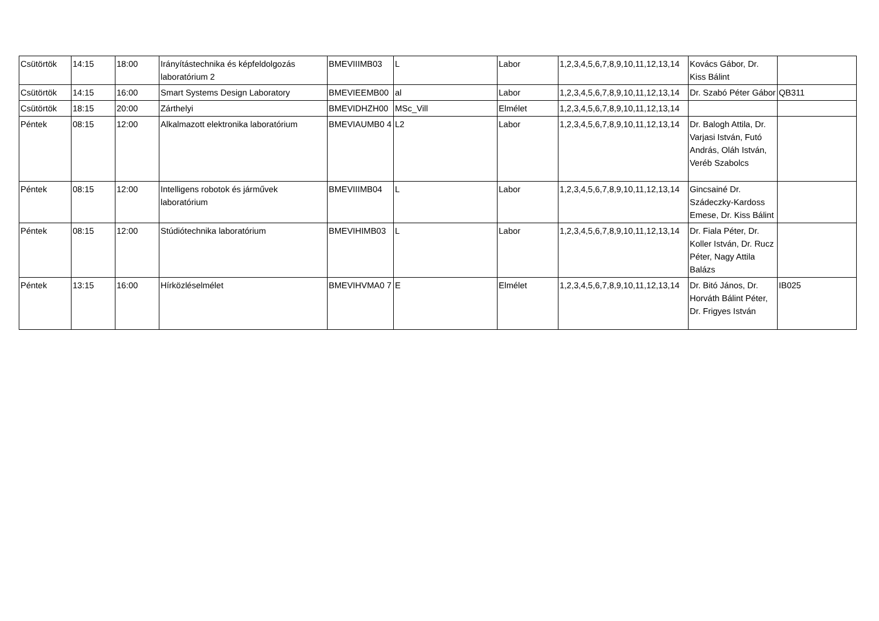| Csütörtök | 14:15 | 18:00 | Irányítástechnika és képfeldolgozás laboratórium 2 | BMEVIIIMB03 | L | Labor | 1,2,3,4,5,6,7,8,9,10,11,12,13,14 | Kovács Gábor, Dr. Kiss Bálint | |
| Csütörtök | 14:15 | 16:00 | Smart Systems Design Laboratory | BMEVIEEMB00 | al | Labor | 1,2,3,4,5,6,7,8,9,10,11,12,13,14 | Dr. Szabó Péter Gábor | QB311 |
| Csütörtök | 18:15 | 20:00 | Zárthelyi | BMEVIDHZH00 | MSc_Vill | Elmélet | 1,2,3,4,5,6,7,8,9,10,11,12,13,14 | | |
| Péntek | 08:15 | 12:00 | Alkalmazott elektronika laboratórium | BMEVIAUMB0 4 | L2 | Labor | 1,2,3,4,5,6,7,8,9,10,11,12,13,14 | Dr. Balogh Attila, Dr. Varjasi István, Futó András, Oláh István, Veréb Szabolcs | |
| Péntek | 08:15 | 12:00 | Intelligens robotok és járművek laboratórium | BMEVIIIMB04 | L | Labor | 1,2,3,4,5,6,7,8,9,10,11,12,13,14 | Gincsainé Dr. Szádeczky-Kardoss Emese, Dr. Kiss Bálint | |
| Péntek | 08:15 | 12:00 | Stúdiótechnika laboratórium | BMEVIHIMB03 | L | Labor | 1,2,3,4,5,6,7,8,9,10,11,12,13,14 | Dr. Fiala Péter, Dr. Koller István, Dr. Rucz Péter, Nagy Attila Balázs | |
| Péntek | 13:15 | 16:00 | Hírközléselmélet | BMEVIHVMA0 7 | E | Elmélet | 1,2,3,4,5,6,7,8,9,10,11,12,13,14 | Dr. Bitó János, Dr. Horváth Bálint Péter, Dr. Frigyes István | IB025 |